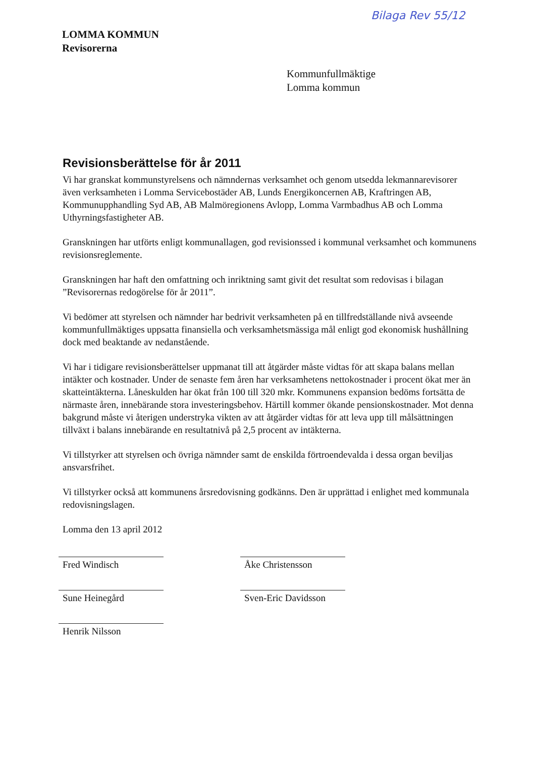Bilaga Rev 55/12
LOMMA KOMMUN
Revisorerna
Kommunfullmäktige
Lomma kommun
Revisionsberättelse för år 2011
Vi har granskat kommunstyrelsens och nämndernas verksamhet och genom utsedda lekmannarevisorer även verksamheten i Lomma Servicebostäder AB, Lunds Energikoncernen AB, Kraftringen AB, Kommunupphandling Syd AB, AB Malmöregionens Avlopp, Lomma Varmbadhus AB och Lomma Uthyrningsfastigheter AB.
Granskningen har utförts enligt kommunallagen, god revisionssed i kommunal verksamhet och kommunens revisionsreglemente.
Granskningen har haft den omfattning och inriktning samt givit det resultat som redovisas i bilagan ”Revisorernas redogörelse för år 2011”.
Vi bedömer att styrelsen och nämnder har bedrivit verksamheten på en tillfredställande nivå avseende kommunfullmäktiges uppsatta finansiella och verksamhetsmässiga mål enligt god ekonomisk hushållning dock med beaktande av nedanstående.
Vi har i tidigare revisionsberättelser uppmanat till att åtgärder måste vidtas för att skapa balans mellan intäkter och kostnader. Under de senaste fem åren har verksamhetens nettokostnader i procent ökat mer än skatteintäkterna. Låneskulden har ökat från 100 till 320 mkr. Kommunens expansion bedöms fortsätta de närmaste åren, innebärande stora investeringsbehov. Härtill kommer ökande pensionskostnader. Mot denna bakgrund måste vi återigen understryka vikten av att åtgärder vidtas för att leva upp till målsättningen tillväxt i balans innebärande en resultatnivå på 2,5 procent av intäkterna.
Vi tillstyrker att styrelsen och övriga nämnder samt de enskilda förtroendevalda i dessa organ beviljas ansvarsfrihet.
Vi tillstyrker också att kommunens årsredovisning godkänns. Den är upprättad i enlighet med kommunala redovisningslagen.
Lomma den 13 april 2012
Fred Windisch
Sune Heinegård
Henrik Nilsson
Åke Christensson
Sven-Eric Davidsson